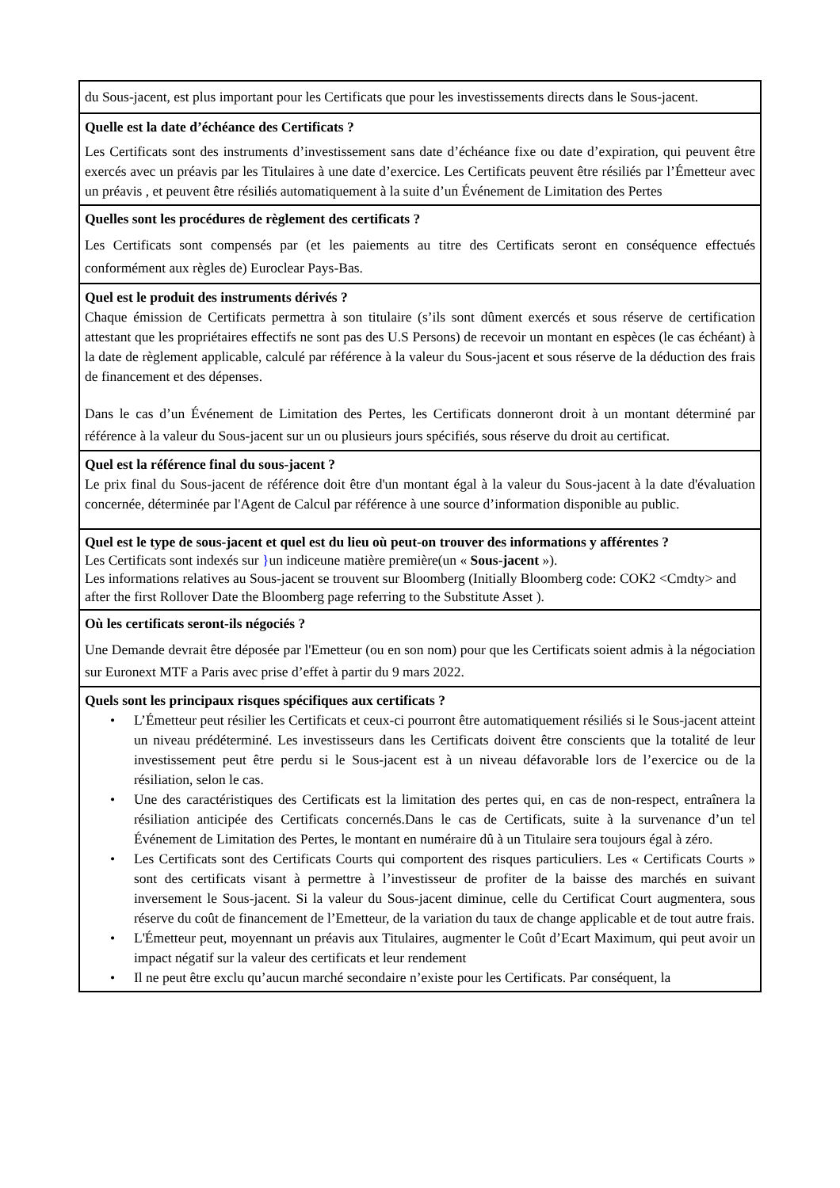| du Sous-jacent, est plus important pour les Certificats que pour les investissements directs dans le Sous-jacent. |
| Quelle est la date d’échéance des Certificats ? Les Certificats sont des instruments d’investissement sans date d’échéance fixe ou date d’expiration, qui peuvent être exercés avec un préavis par les Titulaires à une date d’exercice. Les Certificats peuvent être résiliés par l’Émetteur avec un préavis , et peuvent être résiliés automatiquement à la suite d’un Événement de Limitation des Pertes |
| Quelles sont les procédures de règlement des certificats ? Les Certificats sont compensés par (et les paiements au titre des Certificats seront en conséquence effectués conformément aux règles de) Euroclear Pays-Bas. |
| Quel est le produit des instruments dérivés ? Chaque émission de Certificats permettra à son titulaire (s’ils sont dûment exercés et sous réserve de certification attestant que les propriétaires effectifs ne sont pas des U.S Persons) de recevoir un montant en espèces (le cas échéant) à la date de règlement applicable, calculé par référence à la valeur du Sous-jacent et sous réserve de la déduction des frais de financement et des dépenses. Dans le cas d’un Événement de Limitation des Pertes, les Certificats donneront droit à un montant déterminé par référence à la valeur du Sous-jacent sur un ou plusieurs jours spécifiés, sous réserve du droit au certificat. |
| Quel est la référence final du sous-jacent ? Le prix final du Sous-jacent de référence doit être d'un montant égal à la valeur du Sous-jacent à la date d'évaluation concernée, déterminée par l'Agent de Calcul par référence à une source d’information disponible au public. |
| Quel est le type de sous-jacent et quel est du lieu où peut-on trouver des informations y afférentes ? Les Certificats sont indexés sur } un indiceune matière première(un « Sous-jacent »). Les informations relatives au Sous-jacent se trouvent sur Bloomberg (Initially Bloomberg code: COK2 <Cmdty> and after the first Rollover Date the Bloomberg page referring to the Substitute Asset ). |
| Où les certificats seront-ils négociés ? Une Demande devrait être déposée par l'Emetteur (ou en son nom) pour que les Certificats soient admis à la négociation sur Euronext MTF a Paris avec prise d’effet à partir du 9 mars 2022. |
| Quels sont les principaux risques spécifiques aux certificats ? • L’Émetteur peut résilier les Certificats et ceux-ci pourront être automatiquement résiliés si le Sous-jacent atteint un niveau prédéterminé. Les investisseurs dans les Certificats doivent être conscients que la totalité de leur investissement peut être perdu si le Sous-jacent est à un niveau défavorable lors de l’exercice ou de la résiliation, selon le cas. • Une des caractéristiques des Certificats est la limitation des pertes qui, en cas de non-respect, entraînera la résiliation anticipée des Certificats concernés.Dans le cas de Certificats, suite à la survenance d’un tel Événement de Limitation des Pertes, le montant en numéraire dû à un Titulaire sera toujours égal à zéro. • Les Certificats sont des Certificats Courts qui comportent des risques particuliers. Les « Certificats Courts » sont des certificats visant à permettre à l’investisseur de profiter de la baisse des marchés en suivant inversement le Sous-jacent. Si la valeur du Sous-jacent diminue, celle du Certificat Court augmentera, sous réserve du coût de financement de l’Emetteur, de la variation du taux de change applicable et de tout autre frais. • L'Émetteur peut, moyennant un préavis aux Titulaires, augmenter le Coût d’Ecart Maximum, qui peut avoir un impact négatif sur la valeur des certificats et leur rendement • Il ne peut être exclu qu’aucun marché secondaire n’existe pour les Certificats. Par conséquent, la |